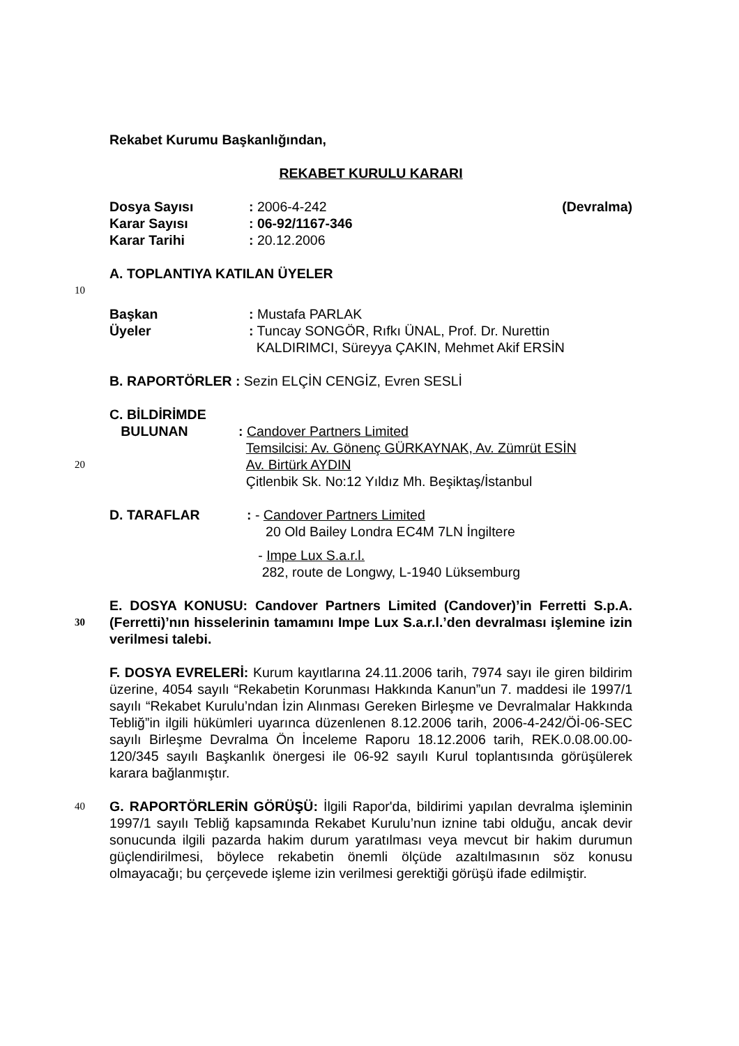Rekabet Kurumu Başkanlığından,
REKABET KURULU KARARI
Dosya Sayısı: 2006-4-242 (Devralma)
Karar Sayısı: 06-92/1167-346
Karar Tarihi: 20.12.2006
A. TOPLANTIYA KATILAN ÜYELER
10
Başkan: Mustafa PARLAK
Üyeler: Tuncay SONGÖR, Rıfkı ÜNAL, Prof. Dr. Nurettin
KALDIRIMCI, Süreyya ÇAKIN, Mehmet Akif ERSİN
B. RAPORTÖRLER : Sezin ELÇİN CENGİZ, Evren SESLİ
C. BİLDİRİMDE
BULUNAN: Candover Partners Limited
Temsilcisi: Av. Gönenç GÜRKAYNAK, Av. Zümrüt ESİN
20 Av. Birtürk AYDIN
Çitlenbik Sk. No:12 Yıldız Mh. Beşiktaş/İstanbul
D. TARAFLAR: - Candover Partners Limited
20 Old Bailey Londra EC4M 7LN İngiltere
- Impe Lux S.a.r.l.
282, route de Longwy, L-1940 Lüksemburg
E. DOSYA KONUSU: Candover Partners Limited (Candover)’in Ferretti S.p.A. (Ferretti)’nın hisselerinin tamamını Impe Lux S.a.r.l.’den devralması 30 işlemine izin verilmesi talebi.
F. DOSYA EVRELERİ: Kurum kayıtlarına 24.11.2006 tarih, 7974 sayı ile giren bildirim üzerine, 4054 sayılı “Rekabetin Korunması Hakkında Kanun”un 7. maddesi ile 1997/1 sayılı “Rekabet Kurulu’ndan İzin Alınması Gereken Birleşme ve Devralmalar Hakkında Tebliğ”in ilgili hükümleri uyarınca düzenlenen 8.12.2006 tarih, 2006-4-242/Öİ-06-SEC sayılı Birleşme Devralma Ön İnceleme Raporu 18.12.2006 tarih, REK.0.08.00.00-120/345 sayılı Başkanlık önergesi ile 06-92 sayılı Kurul toplantısında görüşülerek karara bağlanmıştır.
40 G. RAPORTÖRLERİN GÖRÜŞÜ: İlgili Rapor'da, bildirimi yapılan devralma işleminin 1997/1 sayılı Tebliğ kapsamında Rekabet Kurulu’nun iznine tabi olduğu, ancak devir sonucunda ilgili pazarda hakim durum yaratılması veya mevcut bir hakim durumun güçlendirilmesi, böylece rekabetin önemli ölçüde azaltılmasının söz konusu olmayacağı; bu çerçevede işleme izin verilmesi gerektiği görüşü ifade edilmiştir.